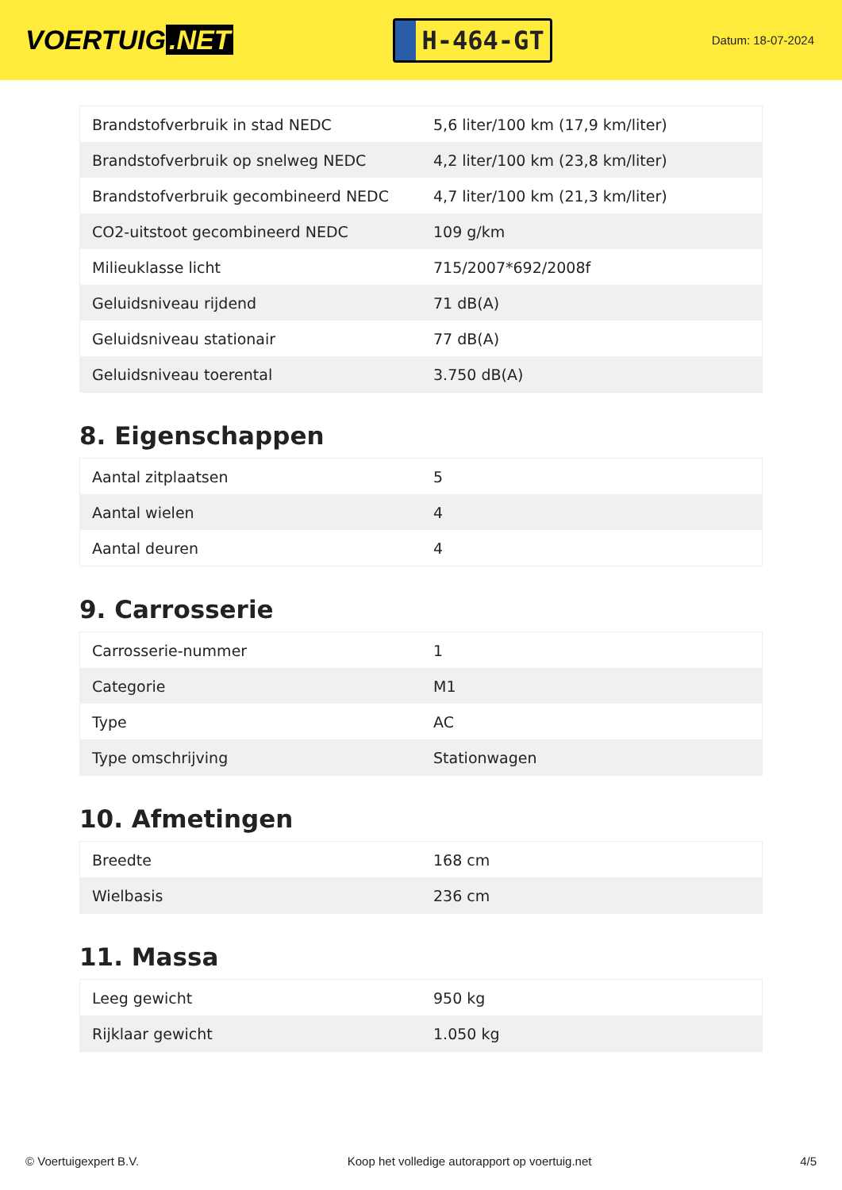VOERTUIG.NET
H-464-GT
Datum: 18-07-2024
| Brandstofverbruik in stad NEDC | 5,6 liter/100 km (17,9 km/liter) |
| Brandstofverbruik op snelweg NEDC | 4,2 liter/100 km (23,8 km/liter) |
| Brandstofverbruik gecombineerd NEDC | 4,7 liter/100 km (21,3 km/liter) |
| CO2-uitstoot gecombineerd NEDC | 109 g/km |
| Milieuklasse licht | 715/2007*692/2008f |
| Geluidsniveau rijdend | 71 dB(A) |
| Geluidsniveau stationair | 77 dB(A) |
| Geluidsniveau toerental | 3.750 dB(A) |
8. Eigenschappen
| Aantal zitplaatsen | 5 |
| Aantal wielen | 4 |
| Aantal deuren | 4 |
9. Carrosserie
| Carrosserie-nummer | 1 |
| Categorie | M1 |
| Type | AC |
| Type omschrijving | Stationwagen |
10. Afmetingen
| Breedte | 168 cm |
| Wielbasis | 236 cm |
11. Massa
| Leeg gewicht | 950 kg |
| Rijklaar gewicht | 1.050 kg |
© Voertuigexpert B.V. Koop het volledige autorapport op voertuig.net 4/5